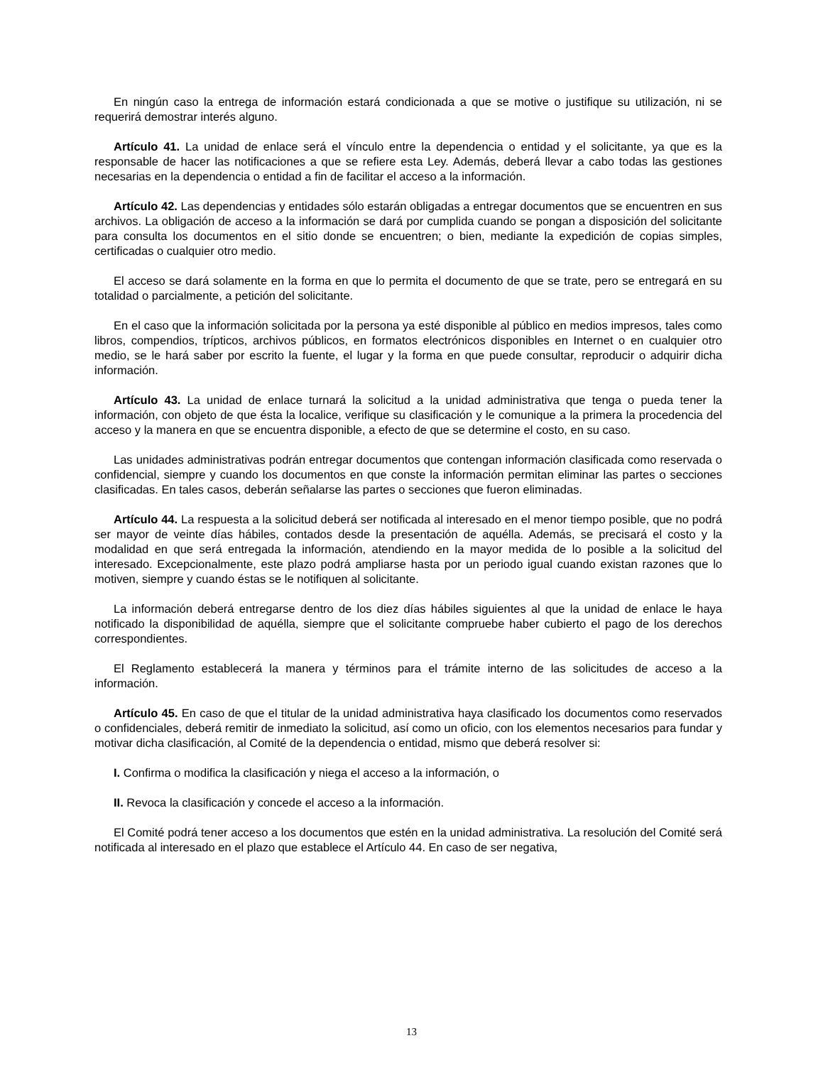En ningún caso la entrega de información estará condicionada a que se motive o justifique su utilización, ni se requerirá demostrar interés alguno.
Artículo 41. La unidad de enlace será el vínculo entre la dependencia o entidad y el solicitante, ya que es la responsable de hacer las notificaciones a que se refiere esta Ley. Además, deberá llevar a cabo todas las gestiones necesarias en la dependencia o entidad a fin de facilitar el acceso a la información.
Artículo 42. Las dependencias y entidades sólo estarán obligadas a entregar documentos que se encuentren en sus archivos. La obligación de acceso a la información se dará por cumplida cuando se pongan a disposición del solicitante para consulta los documentos en el sitio donde se encuentren; o bien, mediante la expedición de copias simples, certificadas o cualquier otro medio.
El acceso se dará solamente en la forma en que lo permita el documento de que se trate, pero se entregará en su totalidad o parcialmente, a petición del solicitante.
En el caso que la información solicitada por la persona ya esté disponible al público en medios impresos, tales como libros, compendios, trípticos, archivos públicos, en formatos electrónicos disponibles en Internet o en cualquier otro medio, se le hará saber por escrito la fuente, el lugar y la forma en que puede consultar, reproducir o adquirir dicha información.
Artículo 43. La unidad de enlace turnará la solicitud a la unidad administrativa que tenga o pueda tener la información, con objeto de que ésta la localice, verifique su clasificación y le comunique a la primera la procedencia del acceso y la manera en que se encuentra disponible, a efecto de que se determine el costo, en su caso.
Las unidades administrativas podrán entregar documentos que contengan información clasificada como reservada o confidencial, siempre y cuando los documentos en que conste la información permitan eliminar las partes o secciones clasificadas. En tales casos, deberán señalarse las partes o secciones que fueron eliminadas.
Artículo 44. La respuesta a la solicitud deberá ser notificada al interesado en el menor tiempo posible, que no podrá ser mayor de veinte días hábiles, contados desde la presentación de aquélla. Además, se precisará el costo y la modalidad en que será entregada la información, atendiendo en la mayor medida de lo posible a la solicitud del interesado. Excepcionalmente, este plazo podrá ampliarse hasta por un periodo igual cuando existan razones que lo motiven, siempre y cuando éstas se le notifiquen al solicitante.
La información deberá entregarse dentro de los diez días hábiles siguientes al que la unidad de enlace le haya notificado la disponibilidad de aquélla, siempre que el solicitante compruebe haber cubierto el pago de los derechos correspondientes.
El Reglamento establecerá la manera y términos para el trámite interno de las solicitudes de acceso a la información.
Artículo 45. En caso de que el titular de la unidad administrativa haya clasificado los documentos como reservados o confidenciales, deberá remitir de inmediato la solicitud, así como un oficio, con los elementos necesarios para fundar y motivar dicha clasificación, al Comité de la dependencia o entidad, mismo que deberá resolver si:
I. Confirma o modifica la clasificación y niega el acceso a la información, o
II. Revoca la clasificación y concede el acceso a la información.
El Comité podrá tener acceso a los documentos que estén en la unidad administrativa. La resolución del Comité será notificada al interesado en el plazo que establece el Artículo 44. En caso de ser negativa,
13